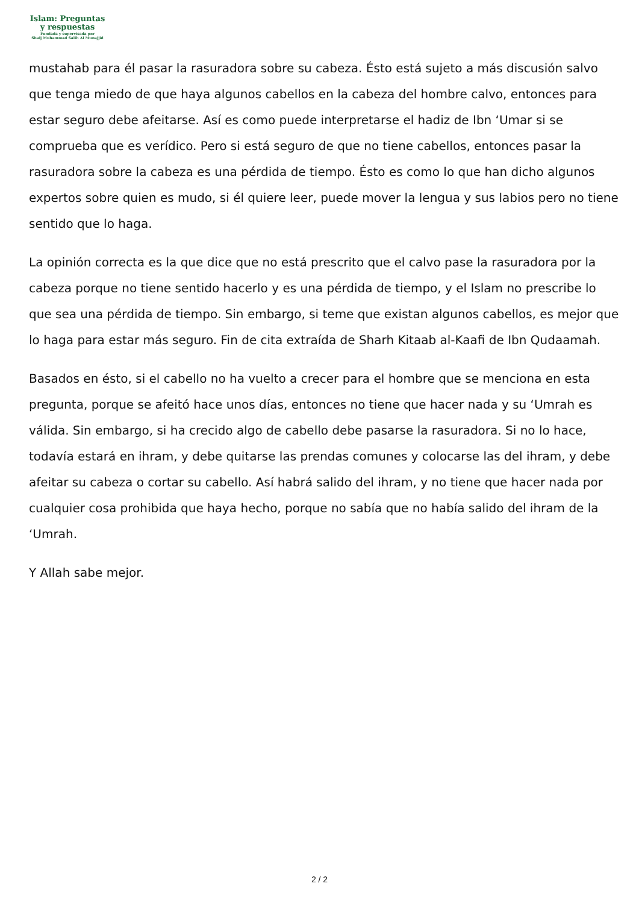Islam: Preguntas
y respuestas
Fundada y supervisada por
Shaij Muhammad Salih Al Munajjid
mustahab para él pasar la rasuradora sobre su cabeza. Ésto está sujeto a más discusión salvo que tenga miedo de que haya algunos cabellos en la cabeza del hombre calvo, entonces para estar seguro debe afeitarse. Así es como puede interpretarse el hadiz de Ibn ‘Umar si se comprueba que es verídico. Pero si está seguro de que no tiene cabellos, entonces pasar la rasuradora sobre la cabeza es una pérdida de tiempo. Ésto es como lo que han dicho algunos expertos sobre quien es mudo, si él quiere leer, puede mover la lengua y sus labios pero no tiene sentido que lo haga.
La opinión correcta es la que dice que no está prescrito que el calvo pase la rasuradora por la cabeza porque no tiene sentido hacerlo y es una pérdida de tiempo, y el Islam no prescribe lo que sea una pérdida de tiempo. Sin embargo, si teme que existan algunos cabellos, es mejor que lo haga para estar más seguro. Fin de cita extraída de Sharh Kitaab al-Kaafi de Ibn Qudaamah.
Basados en ésto, si el cabello no ha vuelto a crecer para el hombre que se menciona en esta pregunta, porque se afeitó hace unos días, entonces no tiene que hacer nada y su ‘Umrah es válida. Sin embargo, si ha crecido algo de cabello debe pasarse la rasuradora. Si no lo hace, todavía estará en ihram, y debe quitarse las prendas comunes y colocarse las del ihram, y debe afeitar su cabeza o cortar su cabello. Así habrá salido del ihram, y no tiene que hacer nada por cualquier cosa prohibida que haya hecho, porque no sabía que no había salido del ihram de la ‘Umrah.
Y Allah sabe mejor.
2 / 2